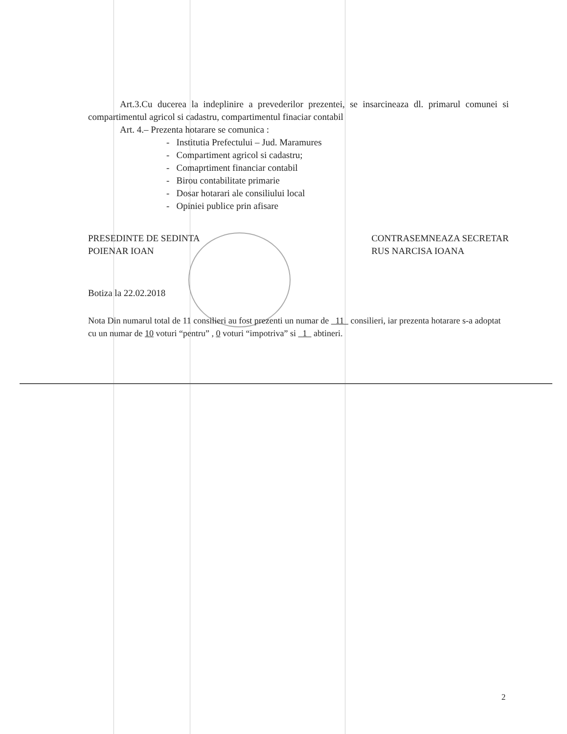Art.3.Cu ducerea la indeplinire a prevederilor prezentei, se insarcineaza dl. primarul comunei si compartimentul agricol si cadastru, compartimentul finaciar contabil
Art. 4.– Prezenta hotarare se comunica :
- Institutia Prefectului – Jud. Maramures
- Compartiment agricol si cadastru;
- Comaprtiment financiar contabil
- Birou contabilitate primarie
- Dosar hotarari ale consiliului local
- Opiniei publice prin afisare
PRESEDINTE DE SEDINTA
POIENAR IOAN
Botiza la 22.02.2018
CONTRASEMNEAZA SECRETAR
RUS NARCISA IOANA
Nota Din numarul total de 11 consilieri au fost prezenti un numar de 11 consilieri, iar prezenta hotarare s-a adoptat cu un numar de 10 voturi “pentru” , 0 voturi “impotriva” si 1 abtineri.
2